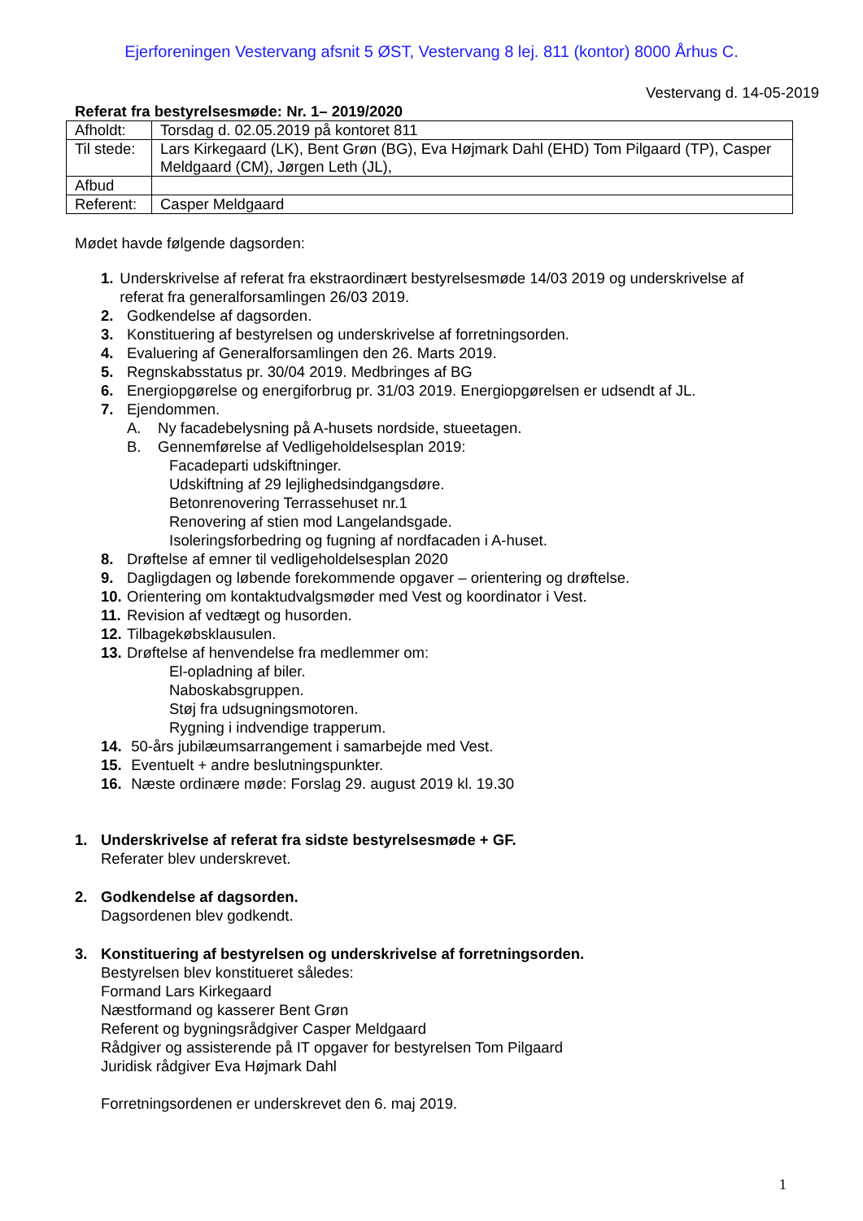Ejerforeningen Vestervang afsnit 5 ØST, Vestervang 8 lej. 811 (kontor) 8000 Århus C.
Vestervang d. 14-05-2019
Referat fra bestyrelsesmøde: Nr. 1– 2019/2020
| Afholdt: | Torsdag d. 02.05.2019 på kontoret 811 |
| Til stede: | Lars Kirkegaard (LK), Bent Grøn (BG), Eva Højmark Dahl (EHD) Tom Pilgaard (TP), Casper Meldgaard (CM), Jørgen Leth (JL), |
| Afbud | |
| Referent: | Casper Meldgaard |
Mødet havde følgende dagsorden:
1. Underskrivelse af referat fra ekstraordinært bestyrelsesmøde 14/03 2019 og underskrivelse af referat fra generalforsamlingen 26/03 2019.
2. Godkendelse af dagsorden.
3. Konstituering af bestyrelsen og underskrivelse af forretningsorden.
4. Evaluering af Generalforsamlingen den 26. Marts 2019.
5. Regnskabsstatus pr. 30/04 2019. Medbringes af BG
6. Energiopgørelse og energiforbrug pr. 31/03 2019. Energiopgørelsen er udsendt af JL.
7. Ejendommen.
A. Ny facadebelysning på A-husets nordside, stueetagen.
B. Gennemførelse af Vedligeholdelsesplan 2019:
Facadeparti udskiftninger.
Udskiftning af 29 lejlighedsindgangsdøre.
Betonrenovering Terrassehuset nr.1
Renovering af stien mod Langelandsgade.
Isoleringsforbedring og fugning af nordfacaden i A-huset.
8. Drøftelse af emner til vedligeholdelsesplan 2020
9. Dagligdagen og løbende forekommende opgaver – orientering og drøftelse.
10. Orientering om kontaktudvalgsmøder med Vest og koordinator i Vest.
11. Revision af vedtægt og husorden.
12. Tilbagekøbsklausulen.
13. Drøftelse af henvendelse fra medlemmer om:
El-opladning af biler.
Naboskabsgruppen.
Støj fra udsugningsmotoren.
Rygning i indvendige trapperum.
14. 50-års jubilæumsarrangement i samarbejde med Vest.
15. Eventuelt + andre beslutningspunkter.
16. Næste ordinære møde: Forslag 29. august 2019 kl. 19.30
1. Underskrivelse af referat fra sidste bestyrelsesmøde + GF.
Referater blev underskrevet.
2. Godkendelse af dagsorden.
Dagsordenen blev godkendt.
3. Konstituering af bestyrelsen og underskrivelse af forretningsorden.
Bestyrelsen blev konstitueret således:
Formand Lars Kirkegaard
Næstformand og kasserer Bent Grøn
Referent og bygningsrådgiver Casper Meldgaard
Rådgiver og assisterende på IT opgaver for bestyrelsen Tom Pilgaard
Juridisk rådgiver Eva Højmark Dahl
Forretningsordenen er underskrevet den 6. maj 2019.
1